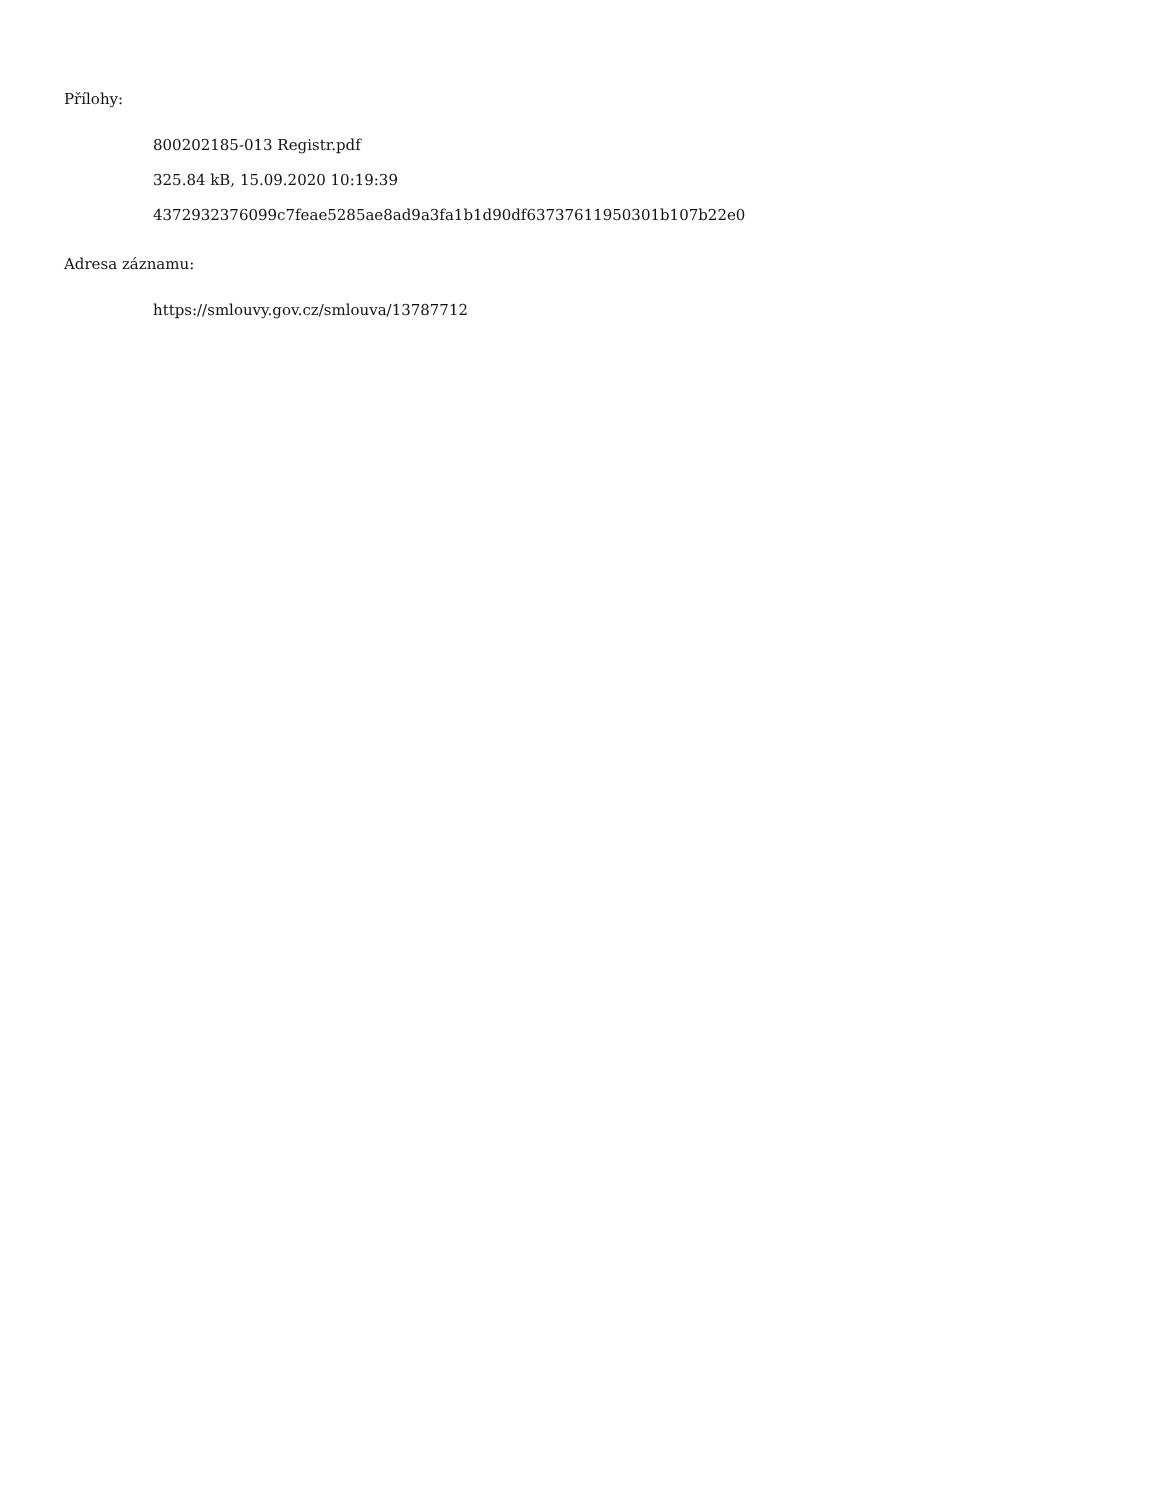Přílohy:
800202185-013 Registr.pdf
325.84 kB, 15.09.2020 10:19:39
4372932376099c7feae5285ae8ad9a3fa1b1d90df63737611950301b107b22e0
Adresa záznamu:
https://smlouvy.gov.cz/smlouva/13787712